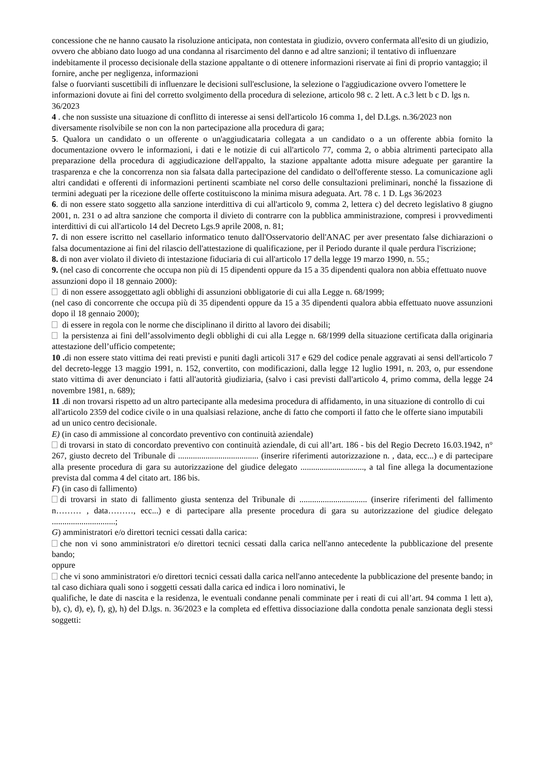concessione che ne hanno causato la risoluzione anticipata, non contestata in giudizio, ovvero confermata all'esito di un giudizio, ovvero che abbiano dato luogo ad una condanna al risarcimento del danno e ad altre sanzioni; il tentativo di influenzare indebitamente il processo decisionale della stazione appaltante o di ottenere informazioni riservate ai fini di proprio vantaggio; il fornire, anche per negligenza, informazioni
false o fuorvianti suscettibili di influenzare le decisioni sull'esclusione, la selezione o l'aggiudicazione ovvero l'omettere le informazioni dovute ai fini del corretto svolgimento della procedura di selezione, articolo 98 c. 2 lett. A c.3 lett b c D. lgs n. 36/2023
4 . che non sussiste una situazione di conflitto di interesse ai sensi dell'articolo 16 comma 1, del D.Lgs. n.36/2023 non diversamente risolvibile se non con la non partecipazione alla procedura di gara;
5. Qualora un candidato o un offerente o un'aggiudicataria collegata a un candidato o a un offerente abbia fornito la documentazione ovvero le informazioni, i dati e le notizie di cui all'articolo 77, comma 2, o abbia altrimenti partecipato alla preparazione della procedura di aggiudicazione dell'appalto, la stazione appaltante adotta misure adeguate per garantire la trasparenza e che la concorrenza non sia falsata dalla partecipazione del candidato o dell'offerente stesso. La comunicazione agli altri candidati e offerenti di informazioni pertinenti scambiate nel corso delle consultazioni preliminari, nonché la fissazione di termini adeguati per la ricezione delle offerte costituiscono la minima misura adeguata. Art. 78 c. 1 D. Lgs 36/2023
6. di non essere stato soggetto alla sanzione interdittiva di cui all'articolo 9, comma 2, lettera c) del decreto legislativo 8 giugno 2001, n. 231 o ad altra sanzione che comporta il divieto di contrarre con la pubblica amministrazione, compresi i provvedimenti interdittivi di cui all'articolo 14 del Decreto Lgs.9 aprile 2008, n. 81;
7. di non essere iscritto nel casellario informatico tenuto dall'Osservatorio dell'ANAC per aver presentato false dichiarazioni o falsa documentazione ai fini del rilascio dell'attestazione di qualificazione, per il Periodo durante il quale perdura l'iscrizione;
8. di non aver violato il divieto di intestazione fiduciaria di cui all'articolo 17 della legge 19 marzo 1990, n. 55.;
9. (nel caso di concorrente che occupa non più di 15 dipendenti oppure da 15 a 35 dipendenti qualora non abbia effettuato nuove assunzioni dopo il 18 gennaio 2000):
di non essere assoggettato agli obblighi di assunzioni obbligatorie di cui alla Legge n. 68/1999;
(nel caso di concorrente che occupa più di 35 dipendenti oppure da 15 a 35 dipendenti qualora abbia effettuato nuove assunzioni dopo il 18 gennaio 2000);
di essere in regola con le norme che disciplinano il diritto al lavoro dei disabili;
la persistenza ai fini dell’assolvimento degli obblighi di cui alla Legge n. 68/1999 della situazione certificata dalla originaria attestazione dell’ufficio competente;
10 . di non essere stato vittima dei reati previsti e puniti dagli articoli 317 e 629 del codice penale aggravati ai sensi dell'articolo 7 del decreto-legge 13 maggio 1991, n. 152, convertito, con modificazioni, dalla legge 12 luglio 1991, n. 203, o, pur essendone stato vittima di aver denunciato i fatti all'autorità giudiziaria, (salvo i casi previsti dall'articolo 4, primo comma, della legge 24 novembre 1981, n. 689);
11 .di non trovarsi rispetto ad un altro partecipante alla medesima procedura di affidamento, in una situazione di controllo di cui all'articolo 2359 del codice civile o in una qualsiasi relazione, anche di fatto che comporti il fatto che le offerte siano imputabili ad un unico centro decisionale.
E) (in caso di ammissione al concordato preventivo con continuità aziendale)
di trovarsi in stato di concordato preventivo con continuità aziendale, di cui all’art. 186 - bis del Regio Decreto 16.03.1942, n° 267, giusto decreto del Tribunale di ...................................... (inserire riferimenti autorizzazione n. , data, ecc...) e di partecipare alla presente procedura di gara su autorizzazione del giudice delegato .............................., a tal fine allega la documentazione prevista dal comma 4 del citato art. 186 bis.
F) (in caso di fallimento)
di trovarsi in stato di fallimento giusta sentenza del Tribunale di ................................ (inserire riferimenti del fallimento n……… , data………, ecc...) e di partecipare alla presente procedura di gara su autorizzazione del giudice delegato ..............................;
G) amministratori e/o direttori tecnici cessati dalla carica:
che non vi sono amministratori e/o direttori tecnici cessati dalla carica nell'anno antecedente la pubblicazione del presente bando;
oppure
che vi sono amministratori e/o direttori tecnici cessati dalla carica nell'anno antecedente la pubblicazione del presente bando; in tal caso dichiara quali sono i soggetti cessati dalla carica ed indica i loro nominativi, le
qualifiche, le date di nascita e la residenza, le eventuali condanne penali comminate per i reati di cui all’art. 94 comma 1 lett a), b), c), d), e), f), g), h) del D.lgs. n. 36/2023 e la completa ed effettiva dissociazione dalla condotta penale sanzionata degli stessi soggetti: